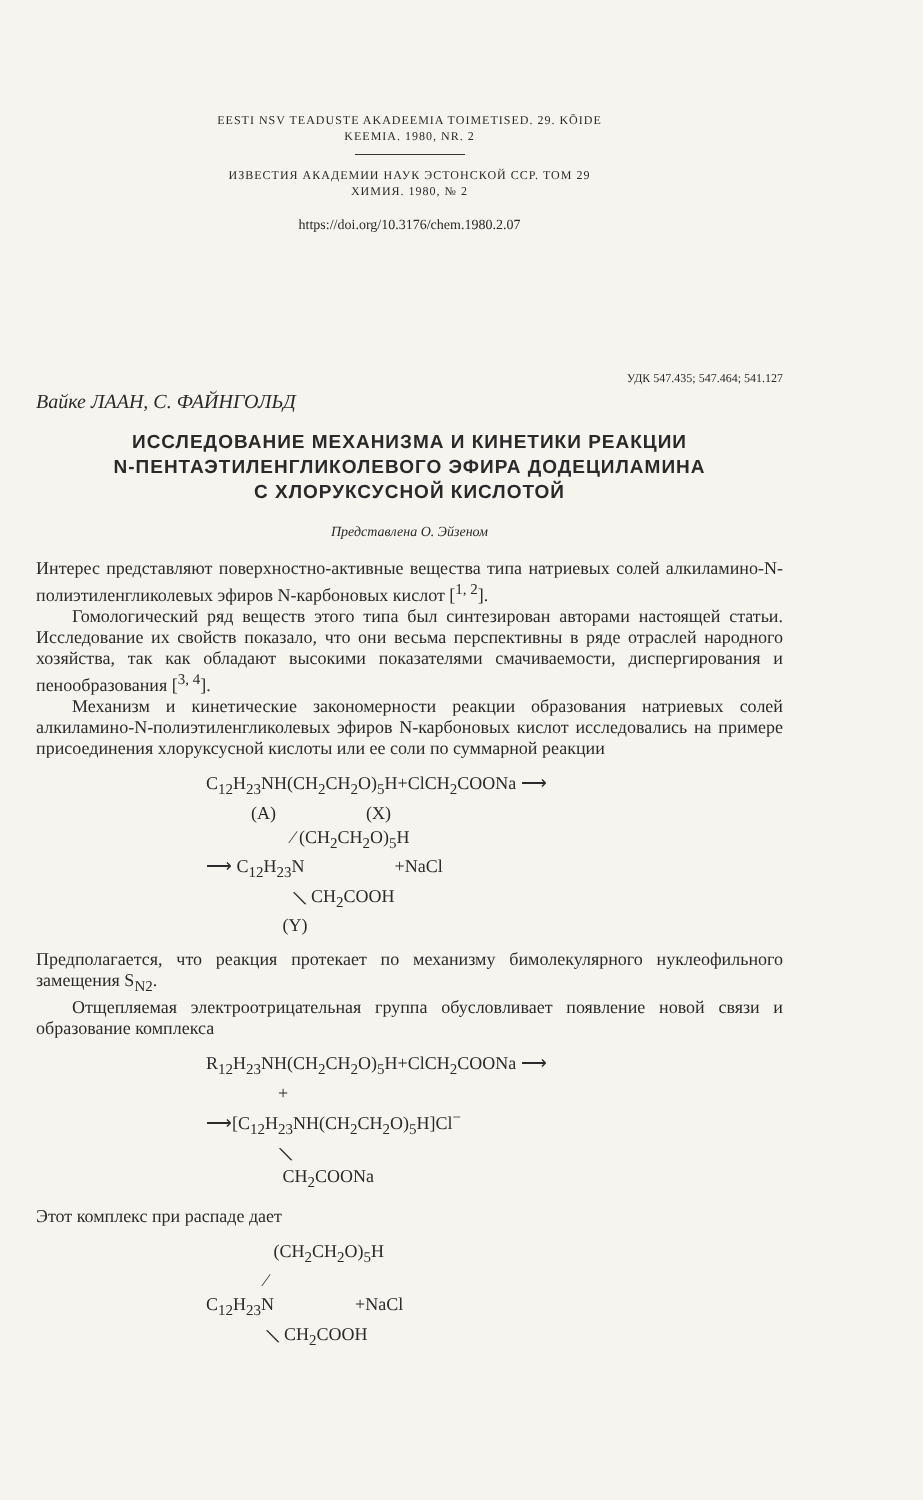EESTI NSV TEADUSTE AKADEEMIA TOIMETISED. 29. KÕIDE
KEEMIA. 1980, NR. 2
ИЗВЕСТИЯ АКАДЕМИИ НАУК ЭСТОНСКОЙ ССР. ТОМ 29
ХИМИЯ. 1980, № 2
https://doi.org/10.3176/chem.1980.2.07
УДК 547.435; 547.464; 541.127
Вайке ЛААН, С. ФАЙНГОЛЬД
ИССЛЕДОВАНИЕ МЕХАНИЗМА И КИНЕТИКИ РЕАКЦИИ
N-ПЕНТАЭТИЛЕНГЛИКОЛЕВОГО ЭФИРА ДОДЕЦИЛАМИНА
С ХЛОРУКСУСНОЙ КИСЛОТОЙ
Представлена О. Эйзеном
Интерес представляют поверхностно-активные вещества типа натриевых солей алкиламино-N-полиэтиленгликолевых эфиров N-карбоновых кислот [<sup>1, 2</sup>].
Гомологический ряд веществ этого типа был синтезирован авторами настоящей статьи. Исследование их свойств показало, что они весьма перспективны в ряде отраслей народного хозяйства, так как обладают высокими показателями смачиваемости, диспергирования и пенообразования [<sup>3, 4</sup>].
Механизм и кинетические закономерности реакции образования натриевых солей алкиламино-N-полиэтиленгликолевых эфиров N-карбоновых кислот исследовались на примере присоединения хлоруксусной кислоты или ее соли по суммарной реакции
C<sub>12</sub>H<sub>23</sub>NH(CH<sub>2</sub>CH<sub>2</sub>O)<sub>5</sub>H+ClCH<sub>2</sub>COONa ⟶ (A) (X) ⁄ (CH<sub>2</sub>CH<sub>2</sub>O)<sub>5</sub>H ⟶ C<sub>12</sub>H<sub>23</sub>N +NaCl ⟍ CH<sub>2</sub>COOH (Y)
Предполагается, что реакция протекает по механизму бимолекулярного нуклеофильного замещения S<sub>N2</sub>.
Отщепляемая электроотрицательная группа обусловливает появление новой связи и образование комплекса
R<sub>12</sub>H<sub>23</sub>NH(CH<sub>2</sub>CH<sub>2</sub>O)<sub>5</sub>H+ClCH<sub>2</sub>COONa ⟶ + ⟶[C<sub>12</sub>H<sub>23</sub>NH(CH<sub>2</sub>CH<sub>2</sub>O)<sub>5</sub>H]Cl<sup>−</sup> ⟍ CH<sub>2</sub>COONa
Этот комплекс при распаде дает
(CH<sub>2</sub>CH<sub>2</sub>O)<sub>5</sub>H ⁄ C<sub>12</sub>H<sub>23</sub>N +NaCl ⟍ CH<sub>2</sub>COOH